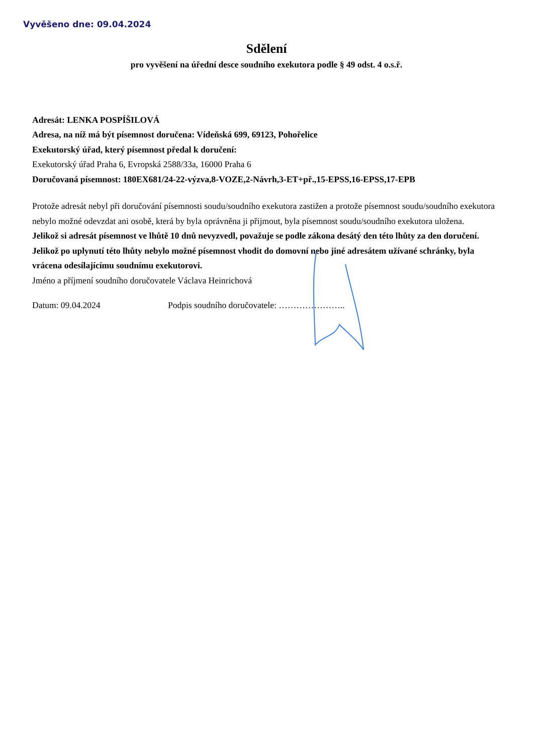Vyvěšeno dne: 09.04.2024
Sdělení
pro vyvěšení na úřední desce soudního exekutora podle § 49 odst. 4 o.s.ř.
Adresát: LENKA POSPÍŠILOVÁ
Adresa, na níž má být písemnost doručena: Vídeňská 699, 69123, Pohořelice
Exekutorský úřad, který písemnost předal k doručení:
Exekutorský úřad Praha 6, Evropská 2588/33a, 16000 Praha 6
Doručovaná písemnost: 180EX681/24-22-výzva,8-VOZE,2-Návrh,3-ET+př.,15-EPSS,16-EPSS,17-EPB
Protože adresát nebyl při doručování písemnosti soudu/soudního exekutora zastižen a protože písemnost soudu/soudního exekutora nebylo možné odevzdat ani osobě, která by byla oprávněna ji přijmout, byla písemnost soudu/soudního exekutora uložena.
Jelikož si adresát písemnost ve lhůtě 10 dnů nevyzvedl, považuje se podle zákona desátý den této lhůty za den doručení. Jelikož po uplynutí této lhůty nebylo možné písemnost vhodit do domovní nebo jiné adresátem užívané schránky, byla vrácena odesílajícímu soudnímu exekutorovi.
Jméno a příjmení soudního doručovatele Václava Heinrichová
Datum: 09.04.2024 Podpis soudního doručovatele: …………………..